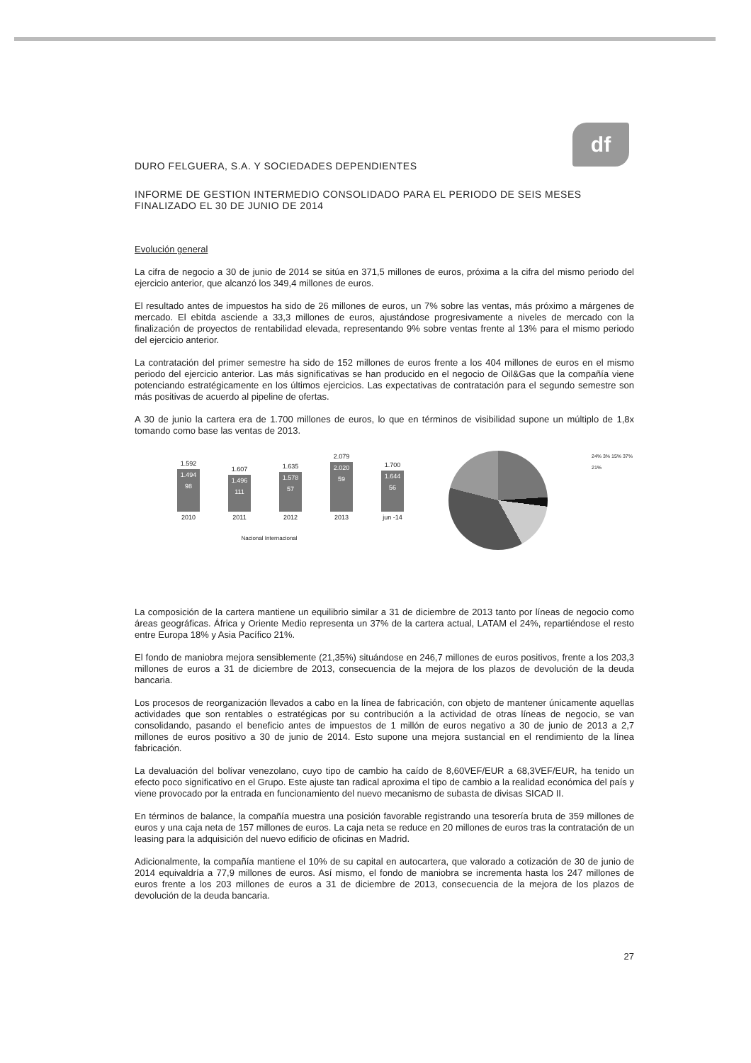df
DURO FELGUERA, S.A. Y SOCIEDADES DEPENDIENTES
INFORME DE GESTION INTERMEDIO CONSOLIDADO PARA EL PERIODO DE SEIS MESES FINALIZADO EL 30 DE JUNIO DE 2014
Evolución general
La cifra de negocio a 30 de junio de 2014 se sitúa en 371,5 millones de euros, próxima a la cifra del mismo periodo del ejercicio anterior, que alcanzó los 349,4 millones de euros.
El resultado antes de impuestos ha sido de 26 millones de euros, un 7% sobre las ventas, más próximo a márgenes de mercado. El ebitda asciende a 33,3 millones de euros, ajustándose progresivamente a niveles de mercado con la finalización de proyectos de rentabilidad elevada, representando 9% sobre ventas frente al 13% para el mismo periodo del ejercicio anterior.
La contratación del primer semestre ha sido de 152 millones de euros frente a los 404 millones de euros en el mismo periodo del ejercicio anterior. Las más significativas se han producido en el negocio de Oil&Gas que la compañía viene potenciando estratégicamente en los últimos ejercicios. Las expectativas de contratación para el segundo semestre son más positivas de acuerdo al pipeline de ofertas.
A 30 de junio la cartera era de 1.700 millones de euros, lo que en términos de visibilidad supone un múltiplo de 1,8x tomando como base las ventas de 2013.
1.592
1.494
98
2010
1.607
1.496
111
2011
1.635
1.578
57
2012
2.079
2.020
59
2013
1.700
1.644
56
jun -14
Nacional Internacional
24% 3% 15% 37% 21%
La composición de la cartera mantiene un equilibrio similar a 31 de diciembre de 2013 tanto por líneas de negocio como áreas geográficas. África y Oriente Medio representa un 37% de la cartera actual, LATAM el 24%, repartiéndose el resto entre Europa 18% y Asia Pacífico 21%.
El fondo de maniobra mejora sensiblemente (21,35%) situándose en 246,7 millones de euros positivos, frente a los 203,3 millones de euros a 31 de diciembre de 2013, consecuencia de la mejora de los plazos de devolución de la deuda bancaria.
Los procesos de reorganización llevados a cabo en la línea de fabricación, con objeto de mantener únicamente aquellas actividades que son rentables o estratégicas por su contribución a la actividad de otras líneas de negocio, se van consolidando, pasando el beneficio antes de impuestos de 1 millón de euros negativo a 30 de junio de 2013 a 2,7 millones de euros positivo a 30 de junio de 2014. Esto supone una mejora sustancial en el rendimiento de la línea fabricación.
La devaluación del bolívar venezolano, cuyo tipo de cambio ha caído de 8,60VEF/EUR a 68,3VEF/EUR, ha tenido un efecto poco significativo en el Grupo. Este ajuste tan radical aproxima el tipo de cambio a la realidad económica del país y viene provocado por la entrada en funcionamiento del nuevo mecanismo de subasta de divisas SICAD II.
En términos de balance, la compañía muestra una posición favorable registrando una tesorería bruta de 359 millones de euros y una caja neta de 157 millones de euros. La caja neta se reduce en 20 millones de euros tras la contratación de un leasing para la adquisición del nuevo edificio de oficinas en Madrid.
Adicionalmente, la compañía mantiene el 10% de su capital en autocartera, que valorado a cotización de 30 de junio de 2014 equivaldría a 77,9 millones de euros. Así mismo, el fondo de maniobra se incrementa hasta los 247 millones de euros frente a los 203 millones de euros a 31 de diciembre de 2013, consecuencia de la mejora de los plazos de devolución de la deuda bancaria.
27